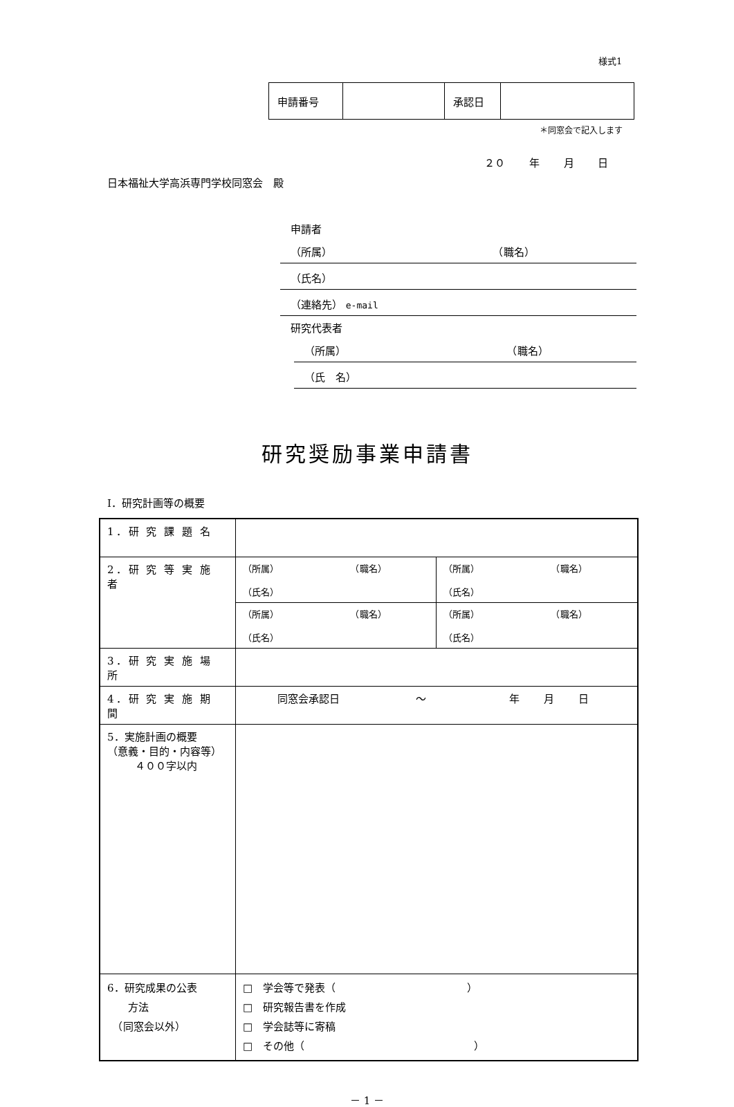様式1
| 申請番号 | | 承認日 | |
＊同窓会で記入します
２０ 年 月 日
日本福祉大学高浜専門学校同窓会　殿
申請者
（所属） （職名）
（氏名）
（連絡先） e-mail
研究代表者
（所属） （職名）
（氏　名）
研究奨励事業申請書
Ⅰ．研究計画等の概要
| 1．研 究 課 題 名 | | |
| 2．研 究 等 実 施 者 | （所属） （職名） （氏名） | （所属） （職名） （氏名） |
| | （所属） （職名） （氏名） | （所属） （職名） （氏名） |
| 3．研 究 実 施 場 所 | | |
| 4．研 究 実 施 期 間 | 同窓会承認日 ～ 年 月 日 | |
| 5．実施計画の概要 （意義・目的・内容等） ４００字以内 | | |
| 6．研究成果の公表 方法 （同窓会以外） | □ 学会等で発表（ ） □ 研究報告書を作成 □ 学会誌等に寄稿 □ その他（ ） | |
－ 1 －